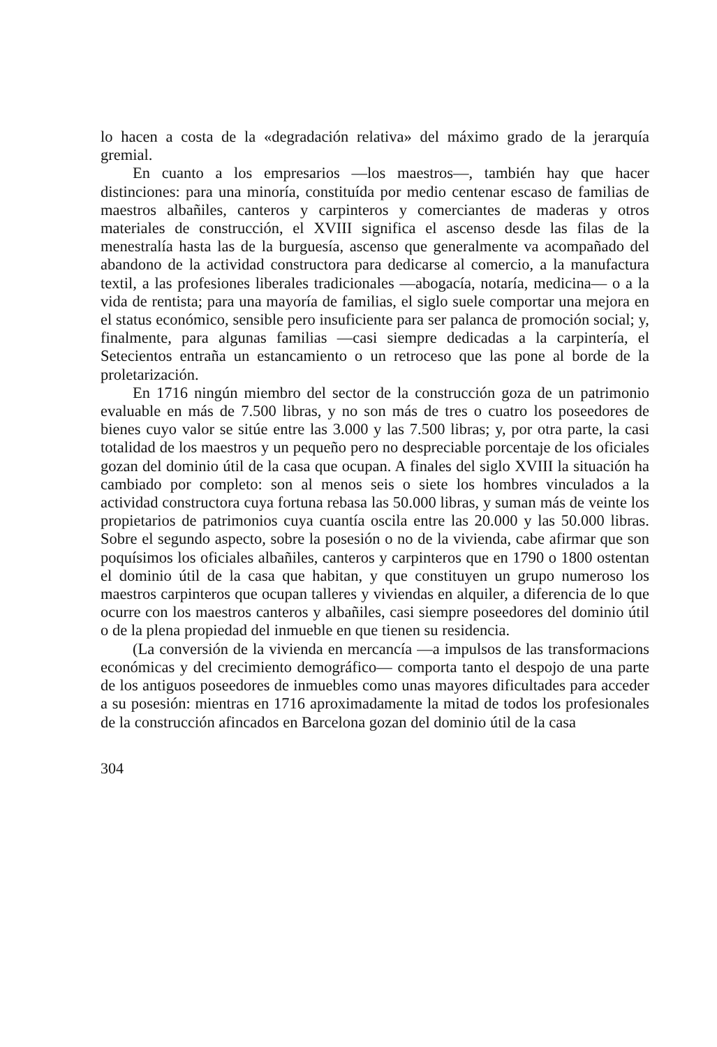lo hacen a costa de la «degradación relativa» del máximo grado de la jerarquía gremial.
En cuanto a los empresarios —los maestros—, también hay que hacer distinciones: para una minoría, constituída por medio centenar escaso de familias de maestros albañiles, canteros y carpinteros y comerciantes de maderas y otros materiales de construcción, el XVIII significa el ascenso desde las filas de la menestralía hasta las de la burguesía, ascenso que generalmente va acompañado del abandono de la actividad constructora para dedicarse al comercio, a la manufactura textil, a las profesiones liberales tradicionales —abogacía, notaría, medicina— o a la vida de rentista; para una mayoría de familias, el siglo suele comportar una mejora en el status económico, sensible pero insuficiente para ser palanca de promoción social; y, finalmente, para algunas familias —casi siempre dedicadas a la carpintería, el Setecientos entraña un estancamiento o un retroceso que las pone al borde de la proletarización.
En 1716 ningún miembro del sector de la construcción goza de un patrimonio evaluable en más de 7.500 libras, y no son más de tres o cuatro los poseedores de bienes cuyo valor se sitúe entre las 3.000 y las 7.500 libras; y, por otra parte, la casi totalidad de los maestros y un pequeño pero no despreciable porcentaje de los oficiales gozan del dominio útil de la casa que ocupan. A finales del siglo XVIII la situación ha cambiado por completo: son al menos seis o siete los hombres vinculados a la actividad constructora cuya fortuna rebasa las 50.000 libras, y suman más de veinte los propietarios de patrimonios cuya cuantía oscila entre las 20.000 y las 50.000 libras. Sobre el segundo aspecto, sobre la posesión o no de la vivienda, cabe afirmar que son poquísimos los oficiales albañiles, canteros y carpinteros que en 1790 o 1800 ostentan el dominio útil de la casa que habitan, y que constituyen un grupo numeroso los maestros carpinteros que ocupan talleres y viviendas en alquiler, a diferencia de lo que ocurre con los maestros canteros y albañiles, casi siempre poseedores del dominio útil o de la plena propiedad del inmueble en que tienen su residencia.
(La conversión de la vivienda en mercancía —a impulsos de las transformacions económicas y del crecimiento demográfico— comporta tanto el despojo de una parte de los antiguos poseedores de inmuebles como unas mayores dificultades para acceder a su posesión: mientras en 1716 aproximadamente la mitad de todos los profesionales de la construcción afincados en Barcelona gozan del dominio útil de la casa
304